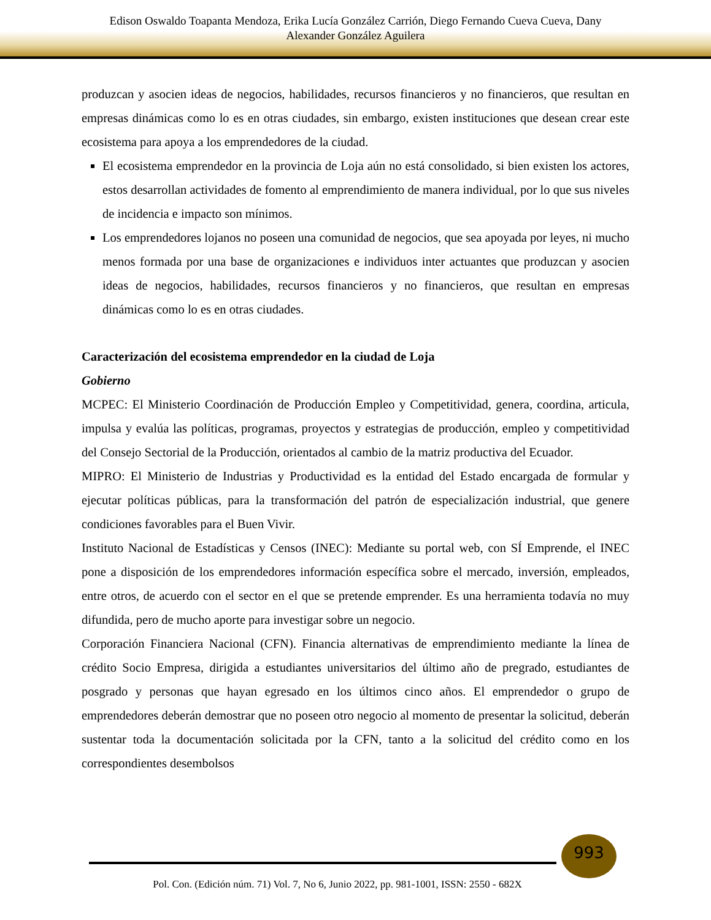Edison Oswaldo Toapanta Mendoza, Erika Lucía González Carrión, Diego Fernando Cueva Cueva, Dany
Alexander González Aguilera
produzcan y asocien ideas de negocios, habilidades, recursos financieros y no financieros, que resultan en empresas dinámicas como lo es en otras ciudades, sin embargo, existen instituciones que desean crear este ecosistema para apoya a los emprendedores de la ciudad.
El ecosistema emprendedor en la provincia de Loja aún no está consolidado, si bien existen los actores, estos desarrollan actividades de fomento al emprendimiento de manera individual, por lo que sus niveles de incidencia e impacto son mínimos.
Los emprendedores lojanos no poseen una comunidad de negocios, que sea apoyada por leyes, ni mucho menos formada por una base de organizaciones e individuos inter actuantes que produzcan y asocien ideas de negocios, habilidades, recursos financieros y no financieros, que resultan en empresas dinámicas como lo es en otras ciudades.
Caracterización del ecosistema emprendedor en la ciudad de Loja
Gobierno
MCPEC: El Ministerio Coordinación de Producción Empleo y Competitividad, genera, coordina, articula, impulsa y evalúa las políticas, programas, proyectos y estrategias de producción, empleo y competitividad del Consejo Sectorial de la Producción, orientados al cambio de la matriz productiva del Ecuador.
MIPRO: El Ministerio de Industrias y Productividad es la entidad del Estado encargada de formular y ejecutar políticas públicas, para la transformación del patrón de especialización industrial, que genere condiciones favorables para el Buen Vivir.
Instituto Nacional de Estadísticas y Censos (INEC): Mediante su portal web, con SÍ Emprende, el INEC pone a disposición de los emprendedores información específica sobre el mercado, inversión, empleados, entre otros, de acuerdo con el sector en el que se pretende emprender. Es una herramienta todavía no muy difundida, pero de mucho aporte para investigar sobre un negocio.
Corporación Financiera Nacional (CFN). Financia alternativas de emprendimiento mediante la línea de crédito Socio Empresa, dirigida a estudiantes universitarios del último año de pregrado, estudiantes de posgrado y personas que hayan egresado en los últimos cinco años. El emprendedor o grupo de emprendedores deberán demostrar que no poseen otro negocio al momento de presentar la solicitud, deberán sustentar toda la documentación solicitada por la CFN, tanto a la solicitud del crédito como en los correspondientes desembolsos
993
Pol. Con. (Edición núm. 71) Vol. 7, No 6, Junio 2022, pp. 981-1001, ISSN: 2550 - 682X